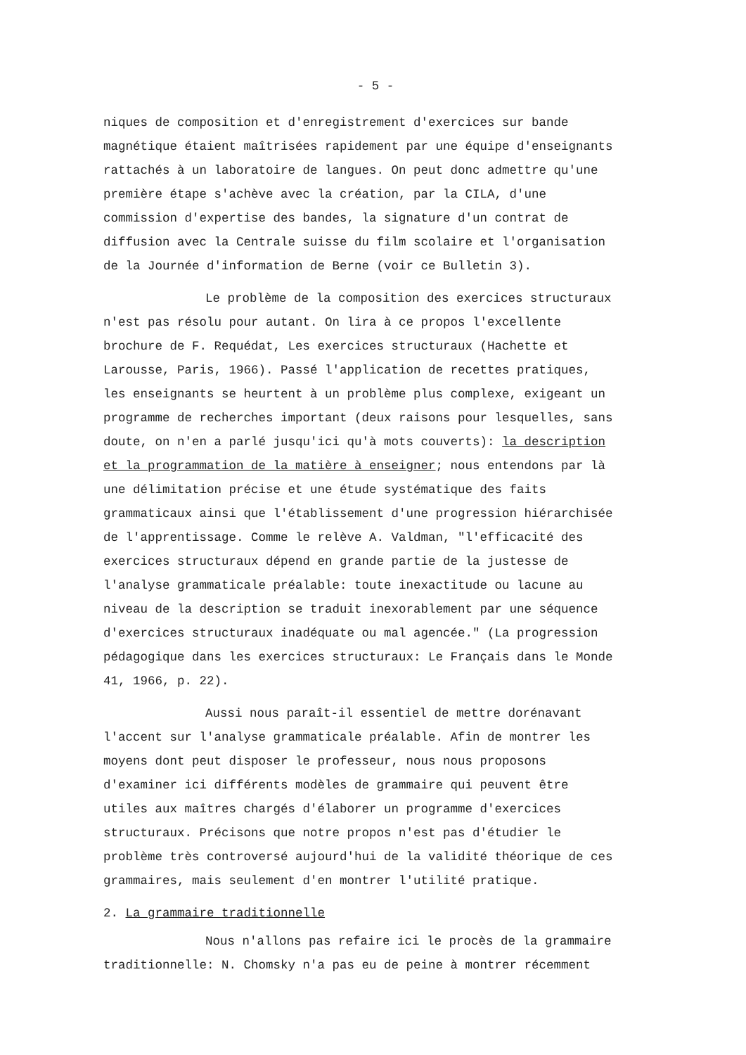- 5 -
niques de composition et d'enregistrement d'exercices sur bande magnétique étaient maîtrisées rapidement par une équipe d'enseignants rattachés à un laboratoire de langues. On peut donc admettre qu'une première étape s'achève avec la création, par la CILA, d'une commission d'expertise des bandes, la signature d'un contrat de diffusion avec la Centrale suisse du film scolaire et l'organisation de la Journée d'information de Berne (voir ce Bulletin 3).
Le problème de la composition des exercices structuraux n'est pas résolu pour autant. On lira à ce propos l'excellente brochure de F. Requédat, Les exercices structuraux (Hachette et Larousse, Paris, 1966). Passé l'application de recettes pratiques, les enseignants se heurtent à un problème plus complexe, exigeant un programme de recherches important (deux raisons pour lesquelles, sans doute, on n'en a parlé jusqu'ici qu'à mots couverts): la description et la programmation de la matière à enseigner; nous entendons par là une délimitation précise et une étude systématique des faits grammaticaux ainsi que l'établissement d'une progression hiérarchisée de l'apprentissage. Comme le relève A. Valdman, "l'efficacité des exercices structuraux dépend en grande partie de la justesse de l'analyse grammaticale préalable: toute inexactitude ou lacune au niveau de la description se traduit inexorablement par une séquence d'exercices structuraux inadéquate ou mal agencée." (La progression pédagogique dans les exercices structuraux: Le Français dans le Monde 41, 1966, p. 22).
Aussi nous paraît-il essentiel de mettre dorénavant l'accent sur l'analyse grammaticale préalable. Afin de montrer les moyens dont peut disposer le professeur, nous nous proposons d'examiner ici différents modèles de grammaire qui peuvent être utiles aux maîtres chargés d'élaborer un programme d'exercices structuraux. Précisons que notre propos n'est pas d'étudier le problème très controversé aujourd'hui de la validité théorique de ces grammaires, mais seulement d'en montrer l'utilité pratique.
2. La grammaire traditionnelle
Nous n'allons pas refaire ici le procès de la grammaire traditionnelle: N. Chomsky n'a pas eu de peine à montrer récemment